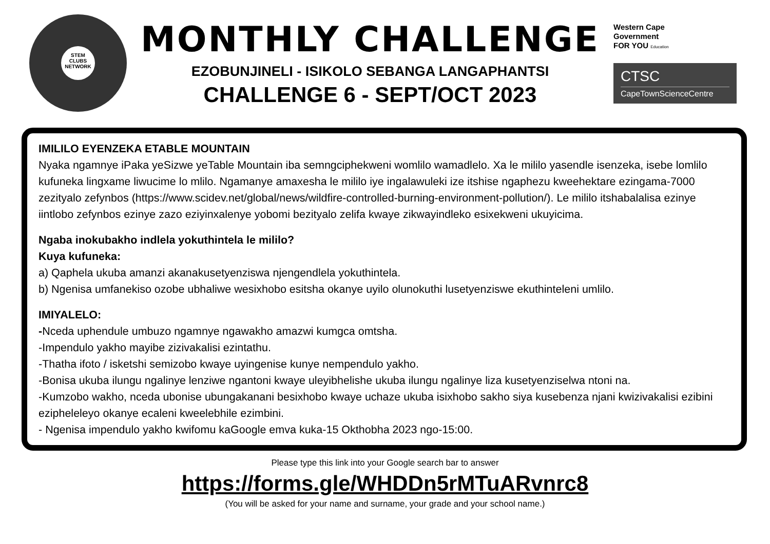STEM
CLUBS
NETWORK
MONTHLY CHALLENGE
EZOBUNJINELI - ISIKOLO SEBANGA LANGAPHANTSI
CHALLENGE 6 - SEPT/OCT 2023
Western Cape
Government
FOR YOU Education
CTSC
CapeTownScienceCentre
IMILILO EYENZEKA ETABLE MOUNTAIN
Nyaka ngamnye iPaka yeSizwe yeTable Mountain iba semngciphekweni womlilo wamadlelo. Xa le mililo yasendle isenzeka, isebe lomlilo kufuneka lingxame liwucime lo mlilo. Ngamanye amaxesha le mililo iye ingalawuleki ize itshise ngaphezu kweehektare ezingama-7000 zezityalo zefynbos (https://www.scidev.net/global/news/wildfire-controlled-burning-environment-pollution/). Le mililo itshabalalisa ezinye iintlobo zefynbos ezinye zazo eziyinxalenye yobomi bezityalo zelifa kwaye zikwayindleko esixekweni ukuyicima.
Ngaba inokubakho indlela yokuthintela le mililo?
Kuya kufuneka:
a) Qaphela ukuba amanzi akanakusetyenziswa njengendlela yokuthintela.
b) Ngenisa umfanekiso ozobe ubhaliwe wesixhobo esitsha okanye uyilo olunokuthi lusetyenziswe ekuthinteleni umlilo.
IMIYALELO:
-Nceda uphendule umbuzo ngamnye ngawakho amazwi kumgca omtsha.
-Impendulo yakho mayibe zizivakalisi ezintathu.
-Thatha ifoto / isketshi semizobo kwaye uyingenise kunye nempendulo yakho.
-Bonisa ukuba ilungu ngalinye lenziwe ngantoni kwaye uleyibhelishe ukuba ilungu ngalinye liza kusetyenziselwa ntoni na.
-Kumzobo wakho, nceda ubonise ubungakanani besixhobo kwaye uchaze ukuba isixhobo sakho siya kusebenza njani kwizivakalisi ezibini ezipheleleyo okanye ecaleni kweelebhile ezimbini.
- Ngenisa impendulo yakho kwifomu kaGoogle emva kuka-15 Okthobha 2023 ngo-15:00.
Please type this link into your Google search bar to answer
https://forms.gle/WHDDn5rMTuARvnrc8
(You will be asked for your name and surname, your grade and your school name.)